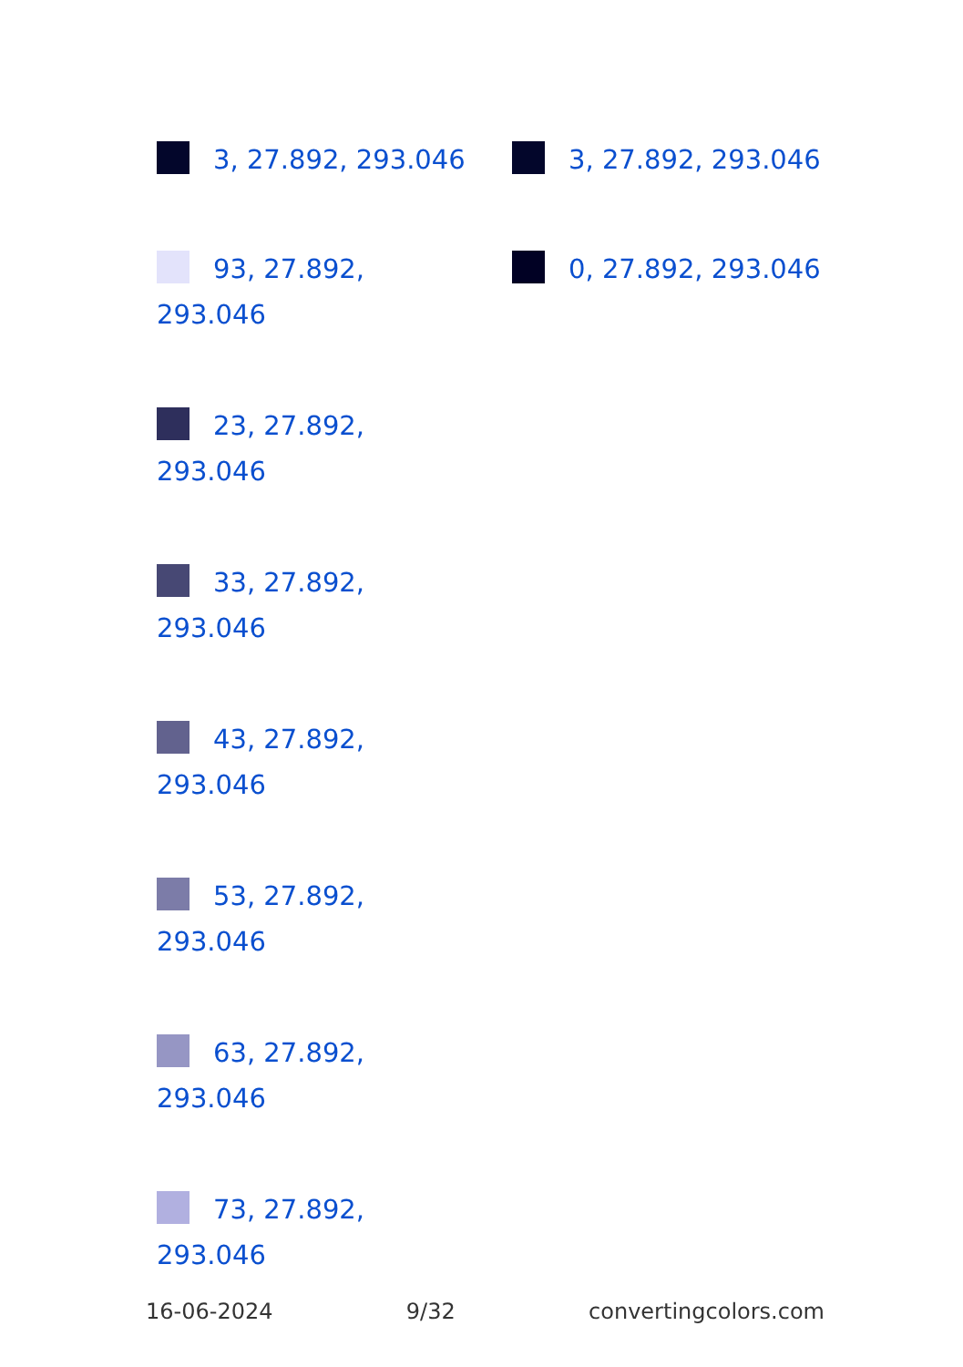3, 27.892, 293.046
93, 27.892, 293.046
23, 27.892, 293.046
33, 27.892, 293.046
43, 27.892, 293.046
53, 27.892, 293.046
63, 27.892, 293.046
73, 27.892, 293.046
3, 27.892, 293.046
0, 27.892, 293.046
16-06-2024 9/32 convertingcolors.com